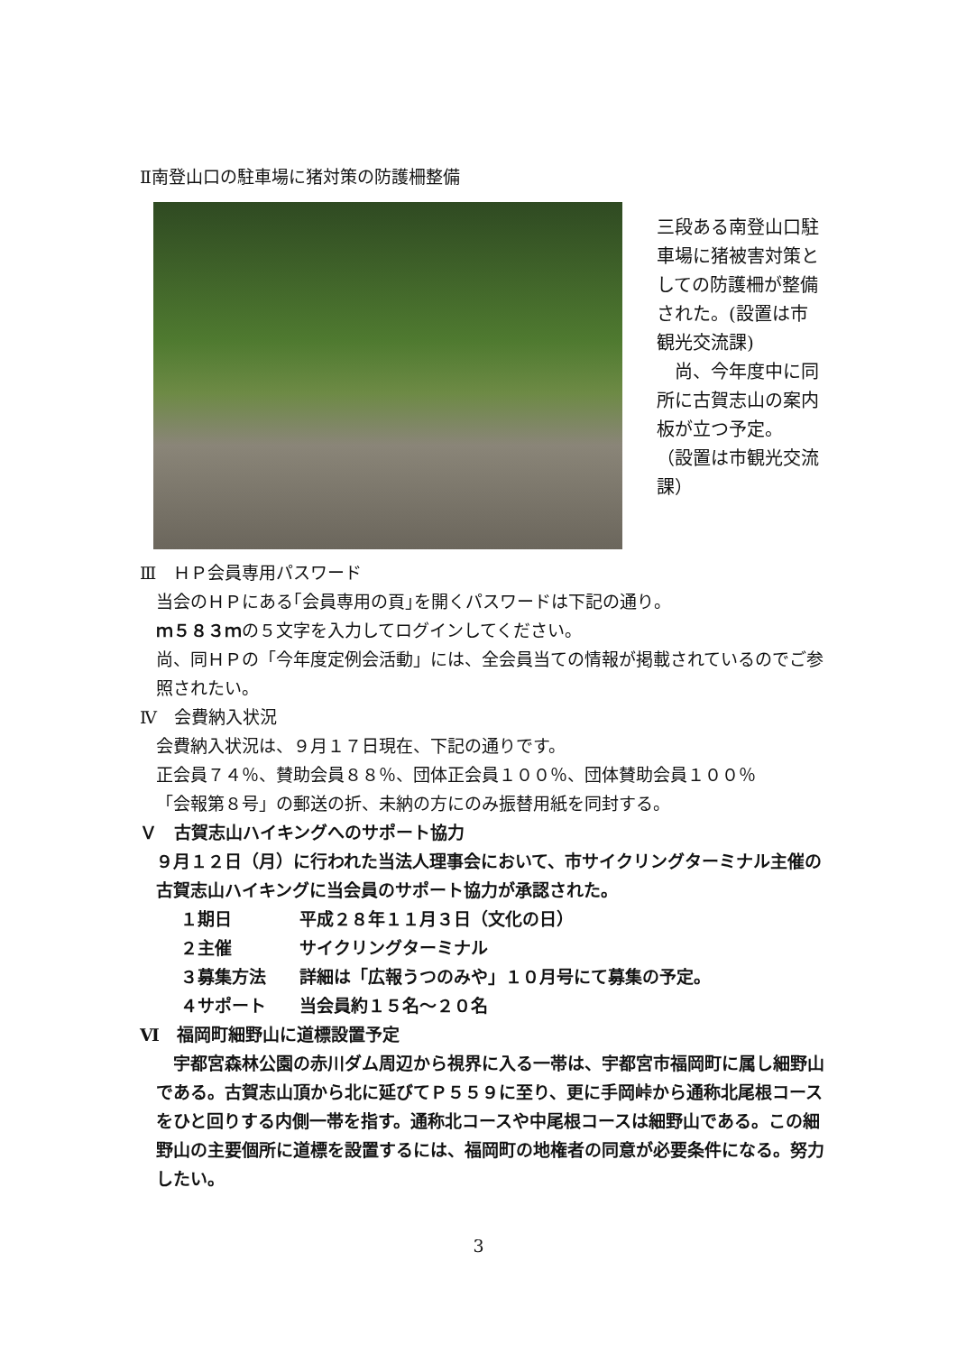Ⅱ南登山口の駐車場に猪対策の防護柵整備
三段ある南登山口駐車場に猪被害対策としての防護柵が整備された。(設置は市観光交流課)
　尚、今年度中に同所に古賀志山の案内板が立つ予定。
（設置は市観光交流課）
Ⅲ　ＨＰ会員専用パスワード
当会のＨＰにある｢会員専用の頁｣を開くパスワードは下記の通り。
ｍ５８３ｍの５文字を入力してログインしてください。
尚、同ＨＰの「今年度定例会活動」には、全会員当ての情報が掲載されているのでご参照されたい。
Ⅳ　会費納入状況
会費納入状況は、９月１７日現在、下記の通りです。
正会員７４％、賛助会員８８％、団体正会員１００％、団体賛助会員１００％
「会報第８号」の郵送の折、未納の方にのみ振替用紙を同封する。
Ｖ　古賀志山ハイキングへのサポート協力
９月１２日（月）に行われた当法人理事会において、市サイクリングターミナル主催の古賀志山ハイキングに当会員のサポート協力が承認された。
１期日 平成２８年１１月３日（文化の日）
２主催 サイクリングターミナル
３募集方法 詳細は「広報うつのみや」１０月号にて募集の予定。
４サポート 当会員約１５名～２０名
Ⅵ　福岡町細野山に道標設置予定
　宇都宮森林公園の赤川ダム周辺から視界に入る一帯は、宇都宮市福岡町に属し細野山である。古賀志山頂から北に延びてＰ５５９に至り、更に手岡峠から通称北尾根コースをひと回りする内側一帯を指す。通称北コースや中尾根コースは細野山である。この細野山の主要個所に道標を設置するには、福岡町の地権者の同意が必要条件になる。努力したい。
3